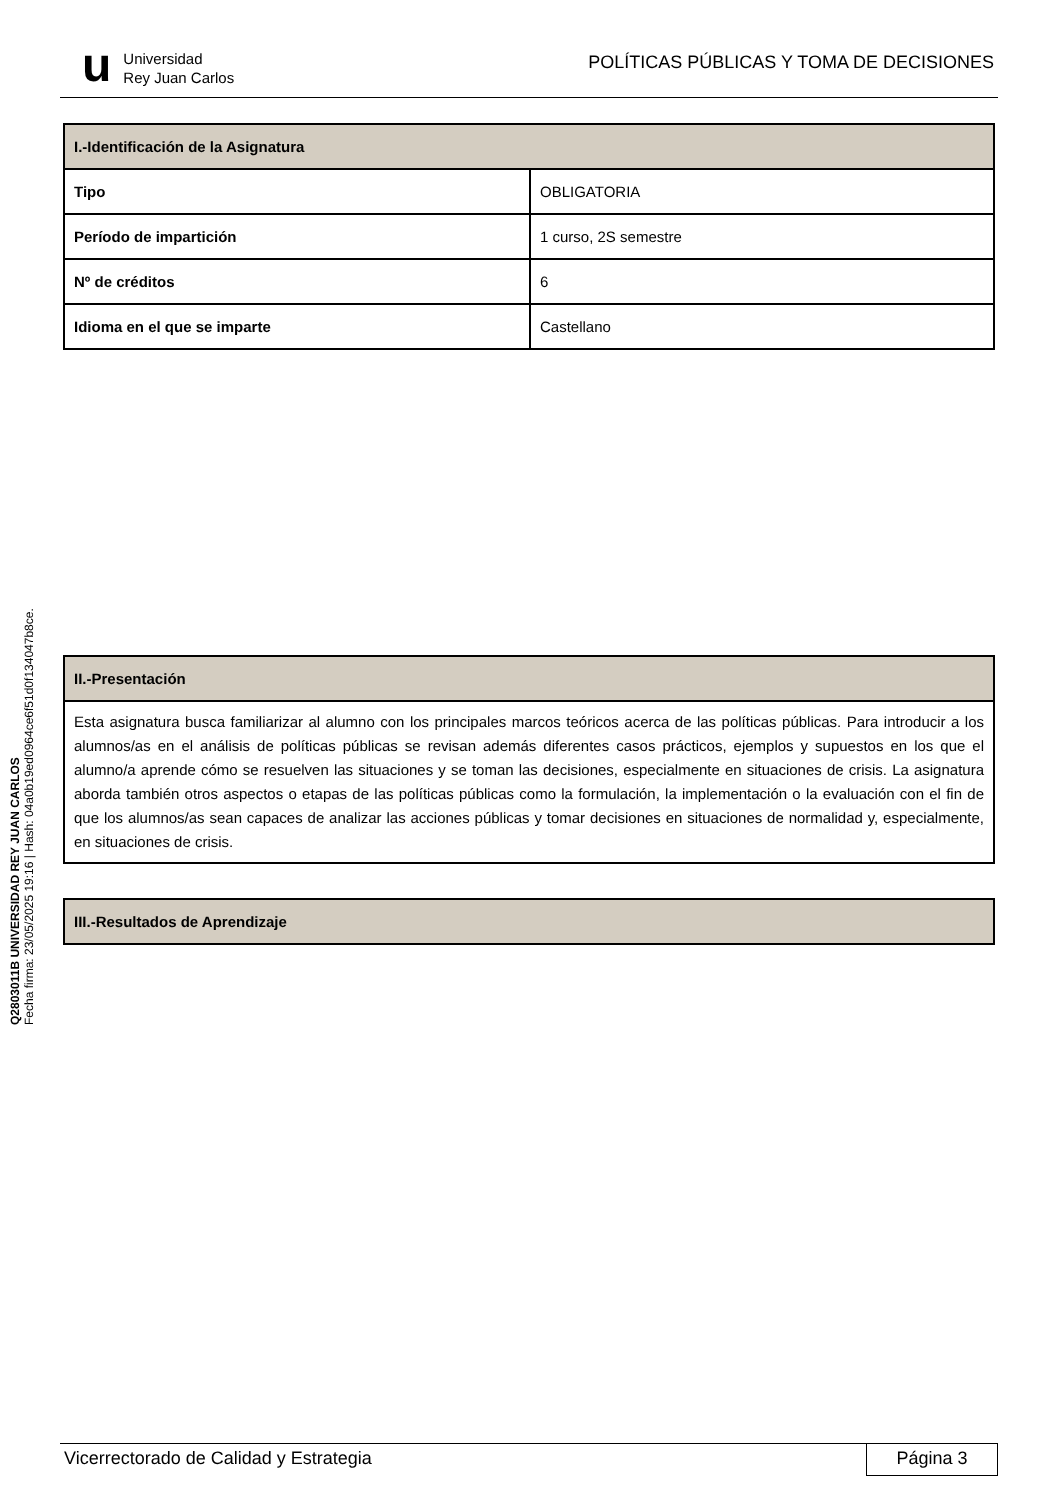u
Universidad
Rey Juan Carlos
POLÍTICAS PÚBLICAS Y TOMA DE DECISIONES
Q2803011B UNIVERSIDAD REY JUAN CARLOS
Fecha firma: 23/05/2025 19:16 | Hash: 04a0b19ed0964ce6f51d0f134047b8ce.
| I.-Identificación de la Asignatura | |
| --- | --- |
| Tipo | OBLIGATORIA |
| Período de impartición | 1 curso, 2S semestre |
| Nº de créditos | 6 |
| Idioma en el que se imparte | Castellano |
| II.-Presentación |
| --- |
| Esta asignatura busca familiarizar al alumno con los principales marcos teóricos acerca de las políticas públicas. Para introducir a los alumnos/as en el análisis de políticas públicas se revisan además diferentes casos prácticos, ejemplos y supuestos en los que el alumno/a aprende cómo se resuelven las situaciones y se toman las decisiones, especialmente en situaciones de crisis. La asignatura aborda también otros aspectos o etapas de las políticas públicas como la formulación, la implementación o la evaluación con el fin de que los alumnos/as sean capaces de analizar las acciones públicas y tomar decisiones en situaciones de normalidad y, especialmente, en situaciones de crisis. |
| III.-Resultados de Aprendizaje |
| --- |
Vicerrectorado de Calidad y Estrategia
Página 3